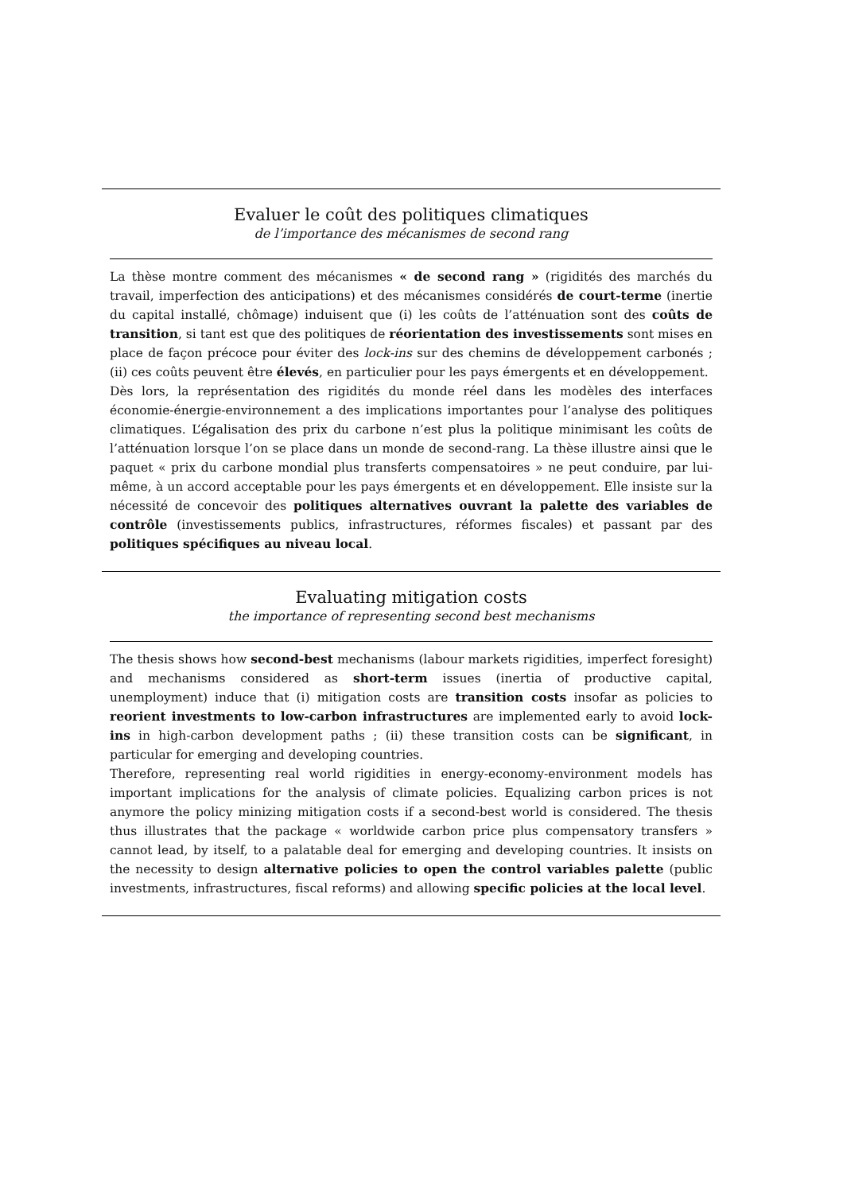Evaluer le coût des politiques climatiques
de l’importance des mécanismes de second rang
La thèse montre comment des mécanismes « de second rang » (rigidités des marchés du travail, imperfection des anticipations) et des mécanismes considérés de court-terme (inertie du capital installé, chômage) induisent que (i) les coûts de l’atténuation sont des coûts de transition, si tant est que des politiques de réorientation des investissements sont mises en place de façon précoce pour éviter des lock-ins sur des chemins de développement carbonés ; (ii) ces coûts peuvent être élevés, en particulier pour les pays émergents et en développement.
Dès lors, la représentation des rigidités du monde réel dans les modèles des interfaces économie-énergie-environnement a des implications importantes pour l’analyse des politiques climatiques. L’égalisation des prix du carbone n’est plus la politique minimisant les coûts de l’atténuation lorsque l’on se place dans un monde de second-rang. La thèse illustre ainsi que le paquet « prix du carbone mondial plus transferts compensatoires » ne peut conduire, par lui-même, à un accord acceptable pour les pays émergents et en développement. Elle insiste sur la nécessité de concevoir des politiques alternatives ouvrant la palette des variables de contrôle (investissements publics, infrastructures, réformes fiscales) et passant par des politiques spécifiques au niveau local.
Evaluating mitigation costs
the importance of representing second best mechanisms
The thesis shows how second-best mechanisms (labour markets rigidities, imperfect foresight) and mechanisms considered as short-term issues (inertia of productive capital, unemployment) induce that (i) mitigation costs are transition costs insofar as policies to reorient investments to low-carbon infrastructures are implemented early to avoid lock-ins in high-carbon development paths ; (ii) these transition costs can be significant, in particular for emerging and developing countries.
Therefore, representing real world rigidities in energy-economy-environment models has important implications for the analysis of climate policies. Equalizing carbon prices is not anymore the policy minizing mitigation costs if a second-best world is considered. The thesis thus illustrates that the package « worldwide carbon price plus compensatory transfers » cannot lead, by itself, to a palatable deal for emerging and developing countries. It insists on the necessity to design alternative policies to open the control variables palette (public investments, infrastructures, fiscal reforms) and allowing specific policies at the local level.